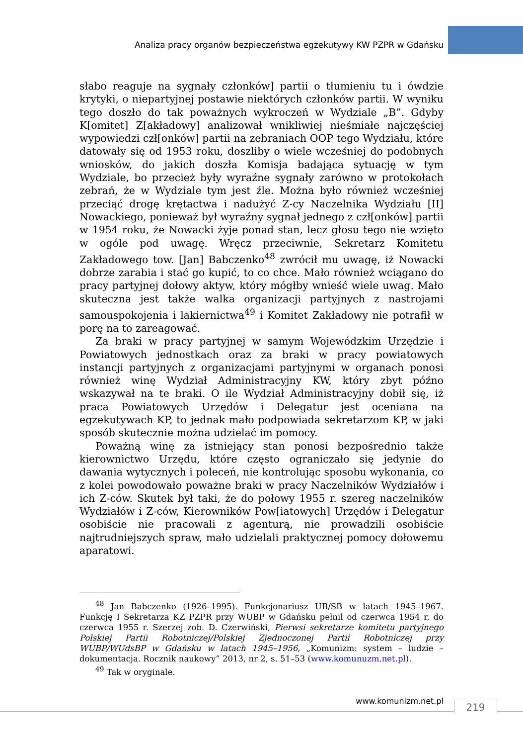Analiza pracy organów bezpieczeństwa egzekutywy KW PZPR w Gdańsku
słabo reaguje na sygnały członków] partii o tłumieniu tu i ówdzie krytyki, o niepartyjnej postawie niektórych członków partii. W wyniku tego doszło do tak poważnych wykroczeń w Wydziale „B”. Gdyby K[omitet] Z[akładowy] analizował wnikliwiej nieśmiałe najczęściej wypowiedzi czł[onków] partii na zebraniach OOP tego Wydziału, które datowały się od 1953 roku, doszliby o wiele wcześniej do podobnych wniosków, do jakich doszła Komisja badająca sytuację w tym Wydziale, bo przecież były wyraźne sygnały zarówno w protokołach zebrań, że w Wydziale tym jest źle. Można było również wcześniej przeciąć drogę krętactwa i nadużyć Z-cy Naczelnika Wydziału [II] Nowackiego, ponieważ był wyraźny sygnał jednego z czł[onków] partii w 1954 roku, że Nowacki żyje ponad stan, lecz głosu tego nie wzięto w ogóle pod uwagę. Wręcz przeciwnie, Sekretarz Komitetu Zakładowego tow. [Jan] Babczenko<sup>48</sup> zwrócił mu uwagę, iż Nowacki dobrze zarabia i stać go kupić, to co chce. Mało również wciągano do pracy partyjnej dołowy aktyw, który mógłby wnieść wiele uwag. Mało skuteczna jest także walka organizacji partyjnych z nastrojami samouspokojenia i lakiernictwa<sup>49</sup> i Komitet Zakładowy nie potrafił w porę na to zareagować.
Za braki w pracy partyjnej w samym Wojewódzkim Urzędzie i Powiatowych jednostkach oraz za braki w pracy powiatowych instancji partyjnych z organizacjami partyjnymi w organach ponosi również winę Wydział Administracyjny KW, który zbyt późno wskazywał na te braki. O ile Wydział Administracyjny dobił się, iż praca Powiatowych Urzędów i Delegatur jest oceniana na egzekutywach KP, to jednak mało podpowiada sekretarzom KP, w jaki sposób skutecznie można udzielać im pomocy.
Poważną winę za istniejący stan ponosi bezpośrednio także kierownictwo Urzędu, które często ograniczało się jedynie do dawania wytycznych i poleceń, nie kontrolując sposobu wykonania, co z kolei powodowało poważne braki w pracy Naczelników Wydziałów i ich Z-ców. Skutek był taki, że do połowy 1955 r. szereg naczelników Wydziałów i Z-ców, Kierowników Pow[iatowych] Urzędów i Delegatur osobiście nie pracowali z agenturą, nie prowadzili osobiście najtrudniejszych spraw, mało udzielali praktycznej pomocy dołowemu aparatowi.
<sup>48</sup> Jan Babczenko (1926–1995). Funkcjonariusz UB/SB w latach 1945–1967. Funkcję I Sekretarza KZ PZPR przy WUBP w Gdańsku pełnił od czerwca 1954 r. do czerwca 1955 r. Szerzej zob. D. Czerwiński, Pierwsi sekretarze komitetu partyjnego Polskiej Partii Robotniczej/Polskiej Zjednoczonej Partii Robotniczej przy WUBP/WUdsBP w Gdańsku w latach 1945–1956, „Komunizm: system – ludzie – dokumentacja. Rocznik naukowy” 2013, nr 2, s. 51–53 (www.komunuzm.net.pl).
<sup>49</sup> Tak w oryginale.
www.komunizm.net.pl 219